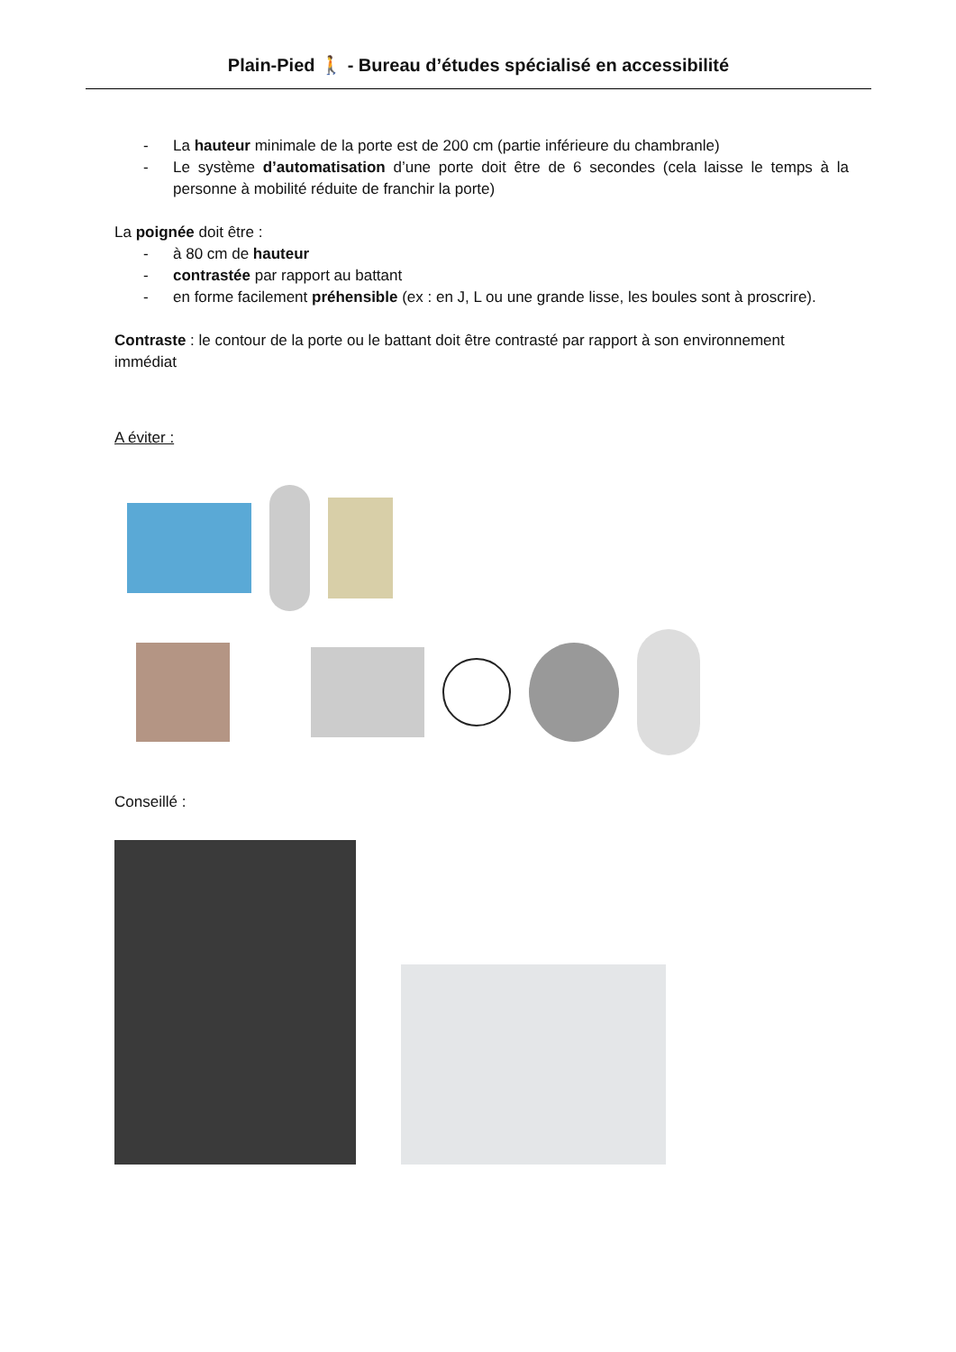Plain-Pied 🚶 - Bureau d’études spécialisé en accessibilité
- La hauteur minimale de la porte est de 200 cm (partie inférieure du chambranle)
- Le système d’automatisation d’une porte doit être de 6 secondes (cela laisse le temps à la personne à mobilité réduite de franchir la porte)
La poignée doit être :
- à 80 cm de hauteur
- contrastée par rapport au battant
- en forme facilement préhensible (ex : en J, L ou une grande lisse, les boules sont à proscrire).
Contraste : le contour de la porte ou le battant doit être contrasté par rapport à son environnement immédiat
A éviter :
Conseillé :